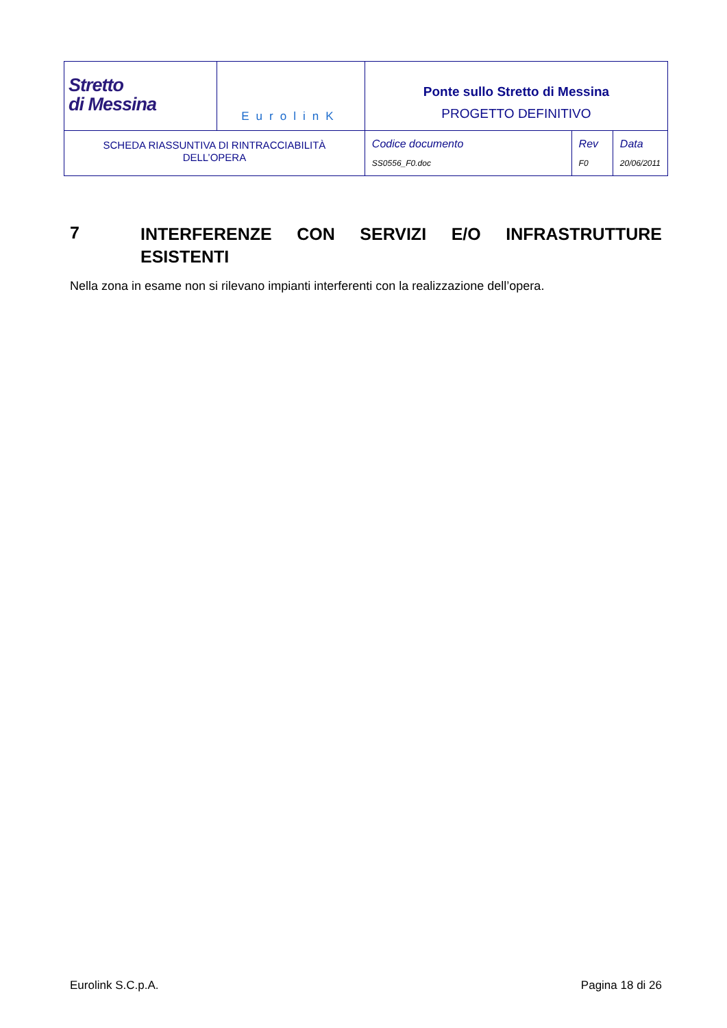| Stretto di Messina | EurolinK | Ponte sullo Stretto di Messina PROGETTO DEFINITIVO | | |
| SCHEDA RIASSUNTIVA DI RINTRACCIABILITÀ DELL’OPERA | | Codice documento SS0556_F0.doc | Rev F0 | Data 20/06/2011 |
7 INTERFERENZE CON SERVIZI E/O INFRASTRUTTURE ESISTENTI
Nella zona in esame non si rilevano impianti interferenti con la realizzazione dell’opera.
Eurolink S.C.p.A. Pagina 18 di 26